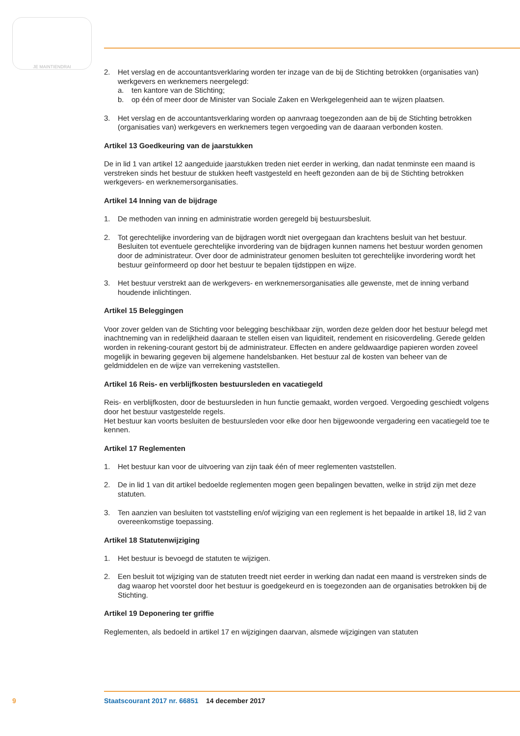JE MAINTIENDRAI
2. Het verslag en de accountantsverklaring worden ter inzage van de bij de Stichting betrokken (organisaties van) werkgevers en werknemers neergelegd:
a. ten kantore van de Stichting;
b. op één of meer door de Minister van Sociale Zaken en Werkgelegenheid aan te wijzen plaatsen.
3. Het verslag en de accountantsverklaring worden op aanvraag toegezonden aan de bij de Stichting betrokken (organisaties van) werkgevers en werknemers tegen vergoeding van de daaraan verbonden kosten.
Artikel 13 Goedkeuring van de jaarstukken
De in lid 1 van artikel 12 aangeduide jaarstukken treden niet eerder in werking, dan nadat tenminste een maand is verstreken sinds het bestuur de stukken heeft vastgesteld en heeft gezonden aan de bij de Stichting betrokken werkgevers- en werknemersorganisaties.
Artikel 14 Inning van de bijdrage
1. De methoden van inning en administratie worden geregeld bij bestuursbesluit.
2. Tot gerechtelijke invordering van de bijdragen wordt niet overgegaan dan krachtens besluit van het bestuur. Besluiten tot eventuele gerechtelijke invordering van de bijdragen kunnen namens het bestuur worden genomen door de administrateur. Over door de administrateur genomen besluiten tot gerechtelijke invordering wordt het bestuur geïnformeerd op door het bestuur te bepalen tijdstippen en wijze.
3. Het bestuur verstrekt aan de werkgevers- en werknemersorganisaties alle gewenste, met de inning verband houdende inlichtingen.
Artikel 15 Beleggingen
Voor zover gelden van de Stichting voor belegging beschikbaar zijn, worden deze gelden door het bestuur belegd met inachtneming van in redelijkheid daaraan te stellen eisen van liquiditeit, rendement en risicoverdeling. Gerede gelden worden in rekening-courant gestort bij de administrateur. Effecten en andere geldwaardige papieren worden zoveel mogelijk in bewaring gegeven bij algemene handelsbanken. Het bestuur zal de kosten van beheer van de geldmiddelen en de wijze van verrekening vaststellen.
Artikel 16 Reis- en verblijfkosten bestuursleden en vacatiegeld
Reis- en verblijfkosten, door de bestuursleden in hun functie gemaakt, worden vergoed. Vergoeding geschiedt volgens door het bestuur vastgestelde regels.
Het bestuur kan voorts besluiten de bestuursleden voor elke door hen bijgewoonde vergadering een vacatiegeld toe te kennen.
Artikel 17 Reglementen
1. Het bestuur kan voor de uitvoering van zijn taak één of meer reglementen vaststellen.
2. De in lid 1 van dit artikel bedoelde reglementen mogen geen bepalingen bevatten, welke in strijd zijn met deze statuten.
3. Ten aanzien van besluiten tot vaststelling en/of wijziging van een reglement is het bepaalde in artikel 18, lid 2 van overeenkomstige toepassing.
Artikel 18 Statutenwijziging
1. Het bestuur is bevoegd de statuten te wijzigen.
2. Een besluit tot wijziging van de statuten treedt niet eerder in werking dan nadat een maand is verstreken sinds de dag waarop het voorstel door het bestuur is goedgekeurd en is toegezonden aan de organisaties betrokken bij de Stichting.
Artikel 19 Deponering ter griffie
Reglementen, als bedoeld in artikel 17 en wijzigingen daarvan, alsmede wijzigingen van statuten
9 Staatscourant 2017 nr. 66851 14 december 2017